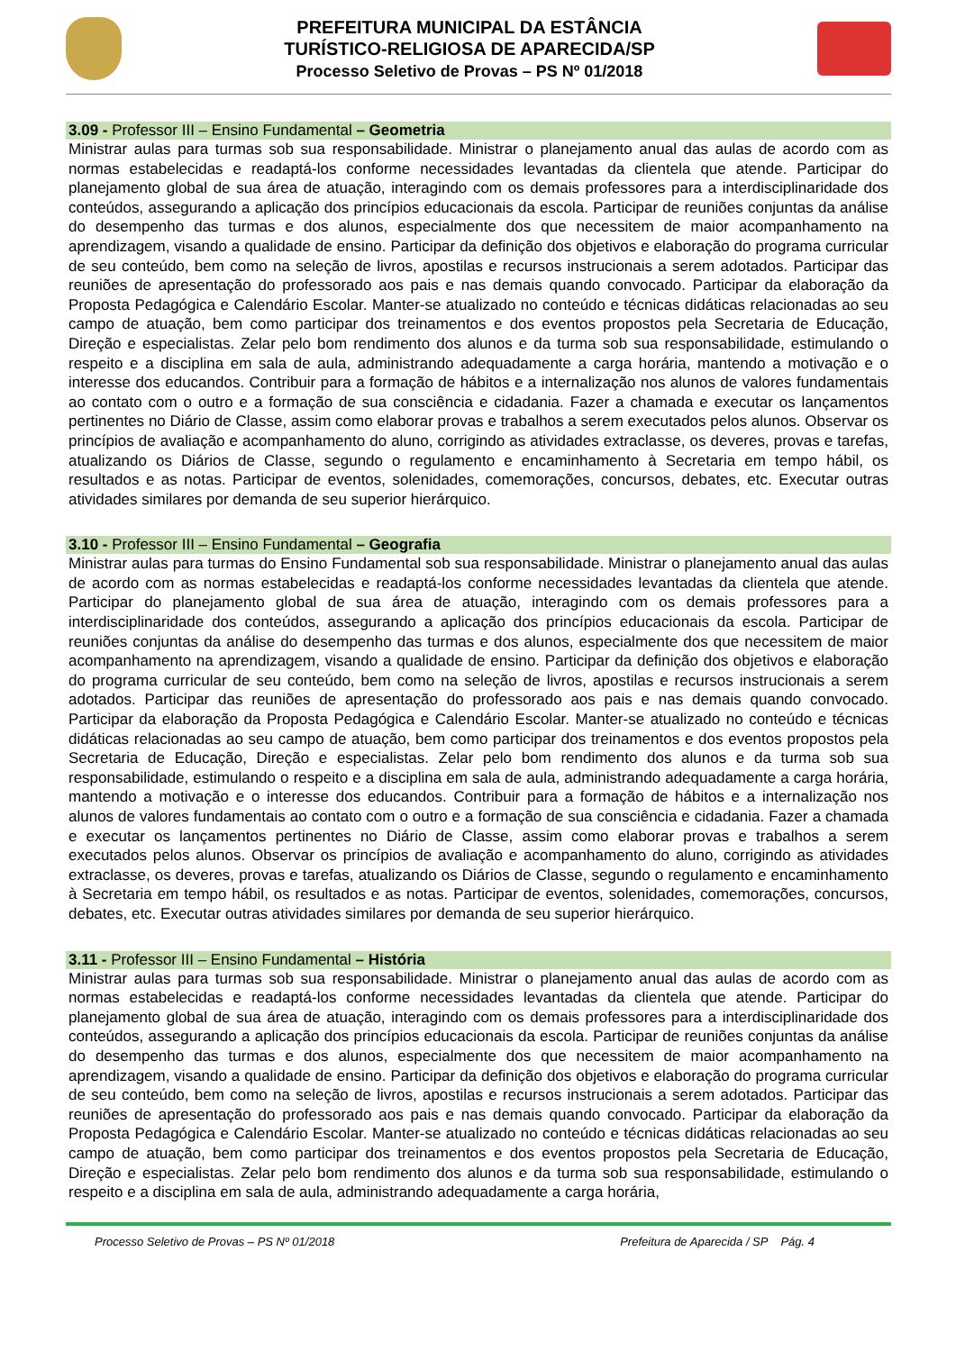PREFEITURA MUNICIPAL DA ESTÂNCIA
TURÍSTICO-RELIGIOSA DE APARECIDA/SP
Processo Seletivo de Provas – PS Nº 01/2018
3.09 - Professor III – Ensino Fundamental – Geometria
Ministrar aulas para turmas sob sua responsabilidade. Ministrar o planejamento anual das aulas de acordo com as normas estabelecidas e readaptá-los conforme necessidades levantadas da clientela que atende. Participar do planejamento global de sua área de atuação, interagindo com os demais professores para a interdisciplinaridade dos conteúdos, assegurando a aplicação dos princípios educacionais da escola. Participar de reuniões conjuntas da análise do desempenho das turmas e dos alunos, especialmente dos que necessitem de maior acompanhamento na aprendizagem, visando a qualidade de ensino. Participar da definição dos objetivos e elaboração do programa curricular de seu conteúdo, bem como na seleção de livros, apostilas e recursos instrucionais a serem adotados. Participar das reuniões de apresentação do professorado aos pais e nas demais quando convocado. Participar da elaboração da Proposta Pedagógica e Calendário Escolar. Manter-se atualizado no conteúdo e técnicas didáticas relacionadas ao seu campo de atuação, bem como participar dos treinamentos e dos eventos propostos pela Secretaria de Educação, Direção e especialistas. Zelar pelo bom rendimento dos alunos e da turma sob sua responsabilidade, estimulando o respeito e a disciplina em sala de aula, administrando adequadamente a carga horária, mantendo a motivação e o interesse dos educandos. Contribuir para a formação de hábitos e a internalização nos alunos de valores fundamentais ao contato com o outro e a formação de sua consciência e cidadania. Fazer a chamada e executar os lançamentos pertinentes no Diário de Classe, assim como elaborar provas e trabalhos a serem executados pelos alunos. Observar os princípios de avaliação e acompanhamento do aluno, corrigindo as atividades extraclasse, os deveres, provas e tarefas, atualizando os Diários de Classe, segundo o regulamento e encaminhamento à Secretaria em tempo hábil, os resultados e as notas. Participar de eventos, solenidades, comemorações, concursos, debates, etc. Executar outras atividades similares por demanda de seu superior hierárquico.
3.10 - Professor III – Ensino Fundamental – Geografia
Ministrar aulas para turmas do Ensino Fundamental sob sua responsabilidade. Ministrar o planejamento anual das aulas de acordo com as normas estabelecidas e readaptá-los conforme necessidades levantadas da clientela que atende. Participar do planejamento global de sua área de atuação, interagindo com os demais professores para a interdisciplinaridade dos conteúdos, assegurando a aplicação dos princípios educacionais da escola. Participar de reuniões conjuntas da análise do desempenho das turmas e dos alunos, especialmente dos que necessitem de maior acompanhamento na aprendizagem, visando a qualidade de ensino. Participar da definição dos objetivos e elaboração do programa curricular de seu conteúdo, bem como na seleção de livros, apostilas e recursos instrucionais a serem adotados. Participar das reuniões de apresentação do professorado aos pais e nas demais quando convocado. Participar da elaboração da Proposta Pedagógica e Calendário Escolar. Manter-se atualizado no conteúdo e técnicas didáticas relacionadas ao seu campo de atuação, bem como participar dos treinamentos e dos eventos propostos pela Secretaria de Educação, Direção e especialistas. Zelar pelo bom rendimento dos alunos e da turma sob sua responsabilidade, estimulando o respeito e a disciplina em sala de aula, administrando adequadamente a carga horária, mantendo a motivação e o interesse dos educandos. Contribuir para a formação de hábitos e a internalização nos alunos de valores fundamentais ao contato com o outro e a formação de sua consciência e cidadania. Fazer a chamada e executar os lançamentos pertinentes no Diário de Classe, assim como elaborar provas e trabalhos a serem executados pelos alunos. Observar os princípios de avaliação e acompanhamento do aluno, corrigindo as atividades extraclasse, os deveres, provas e tarefas, atualizando os Diários de Classe, segundo o regulamento e encaminhamento à Secretaria em tempo hábil, os resultados e as notas. Participar de eventos, solenidades, comemorações, concursos, debates, etc. Executar outras atividades similares por demanda de seu superior hierárquico.
3.11 - Professor III – Ensino Fundamental – História
Ministrar aulas para turmas sob sua responsabilidade. Ministrar o planejamento anual das aulas de acordo com as normas estabelecidas e readaptá-los conforme necessidades levantadas da clientela que atende. Participar do planejamento global de sua área de atuação, interagindo com os demais professores para a interdisciplinaridade dos conteúdos, assegurando a aplicação dos princípios educacionais da escola. Participar de reuniões conjuntas da análise do desempenho das turmas e dos alunos, especialmente dos que necessitem de maior acompanhamento na aprendizagem, visando a qualidade de ensino. Participar da definição dos objetivos e elaboração do programa curricular de seu conteúdo, bem como na seleção de livros, apostilas e recursos instrucionais a serem adotados. Participar das reuniões de apresentação do professorado aos pais e nas demais quando convocado. Participar da elaboração da Proposta Pedagógica e Calendário Escolar. Manter-se atualizado no conteúdo e técnicas didáticas relacionadas ao seu campo de atuação, bem como participar dos treinamentos e dos eventos propostos pela Secretaria de Educação, Direção e especialistas. Zelar pelo bom rendimento dos alunos e da turma sob sua responsabilidade, estimulando o respeito e a disciplina em sala de aula, administrando adequadamente a carga horária,
Processo Seletivo de Provas – PS Nº 01/2018 Prefeitura de Aparecida / SP Pág. 4